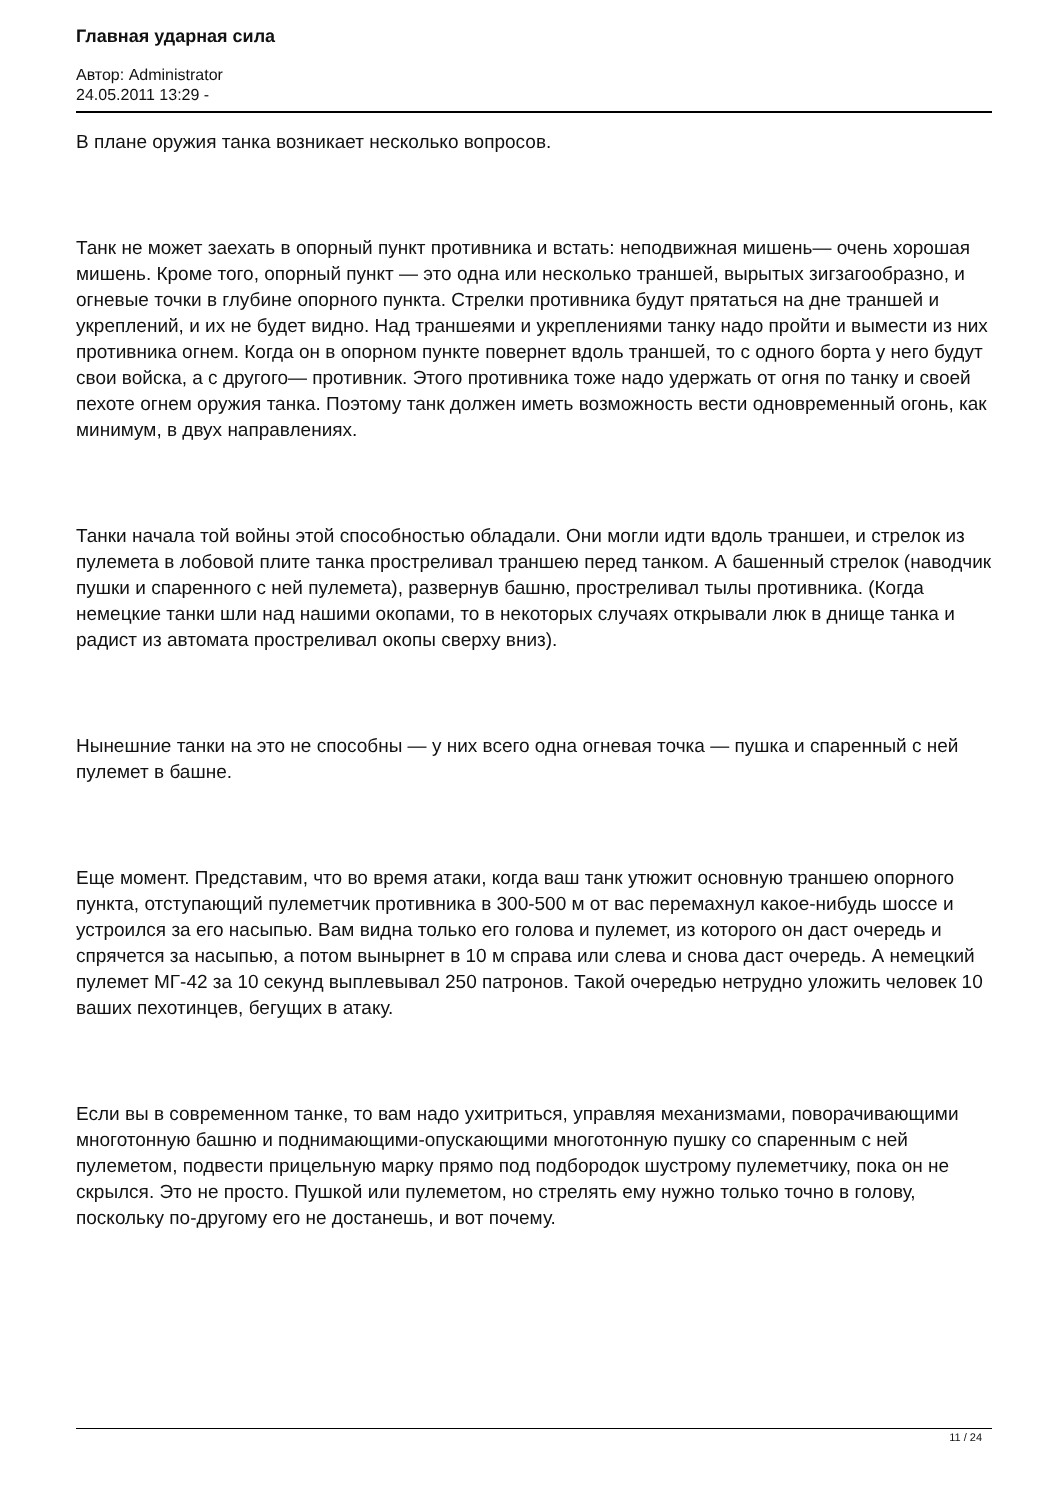Главная ударная сила
Автор: Administrator
24.05.2011 13:29 -
В плане оружия танка возникает несколько вопросов.
Танк не может заехать в опорный пункт противника и встать: неподвижная мишень— очень хорошая мишень. Кроме того, опорный пункт — это одна или несколько траншей, вырытых зигзагообразно, и огневые точки в глубине опорного пункта. Стрелки противника будут прятаться на дне траншей и укреплений, и их не будет видно. Над траншеями и укреплениями танку надо пройти и вымести из них противника огнем. Когда он в опорном пункте повернет вдоль траншей, то с одного борта у него будут свои войска, а с другого— противник. Этого противника тоже надо удержать от огня по танку и своей пехоте огнем оружия танка. Поэтому танк должен иметь возможность вести одновременный огонь, как минимум, в двух направлениях.
Танки начала той войны этой способностью обладали. Они могли идти вдоль траншеи, и стрелок из пулемета в лобовой плите танка простреливал траншею перед танком. А башенный стрелок (наводчик пушки и спаренного с ней пулемета), развернув башню, простреливал тылы противника. (Когда немецкие танки шли над нашими окопами, то в некоторых случаях открывали люк в днище танка и радист из автомата простреливал окопы сверху вниз).
Нынешние танки на это не способны — у них всего одна огневая точка — пушка и спаренный с ней пулемет в башне.
Еще момент. Представим, что во время атаки, когда ваш танк утюжит основную траншею опорного пункта, отступающий пулеметчик противника в 300-500 м от вас перемахнул какое-нибудь шоссе и устроился за его насыпью. Вам видна только его голова и пулемет, из которого он даст очередь и спрячется за насыпью, а потом вынырнет в 10 м справа или слева и снова даст очередь. А немецкий пулемет МГ-42 за 10 секунд выплевывал 250 патронов. Такой очередью нетрудно уложить человек 10 ваших пехотинцев, бегущих в атаку.
Если вы в современном танке, то вам надо ухитриться, управляя механизмами, поворачивающими многотонную башню и поднимающими-опускающими многотонную пушку со спаренным с ней пулеметом, подвести прицельную марку прямо под подбородок шустрому пулеметчику, пока он не скрылся. Это не просто. Пушкой или пулеметом, но стрелять ему нужно только точно в голову, поскольку по-другому его не достанешь, и вот почему.
11 / 24